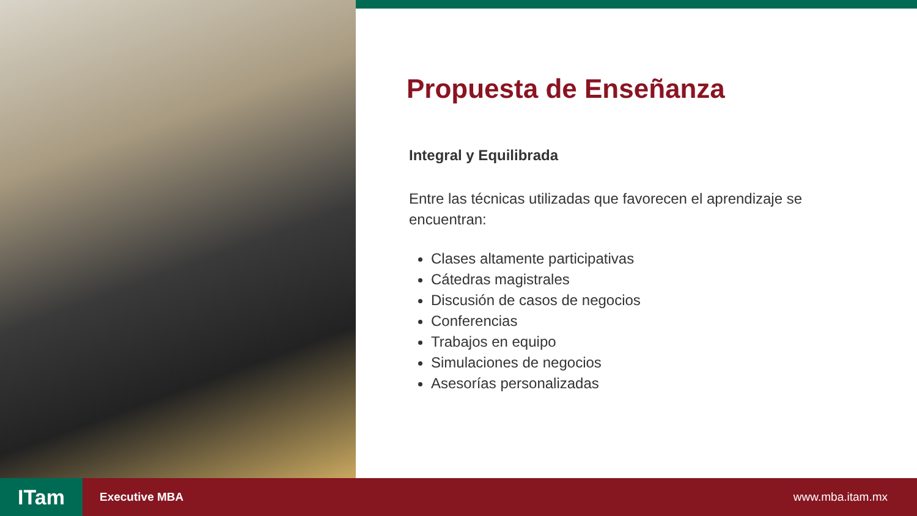Propuesta de Enseñanza
Integral y Equilibrada
Entre las técnicas utilizadas que favorecen el aprendizaje se encuentran:
Clases altamente participativas
Cátedras magistrales
Discusión de casos de negocios
Conferencias
Trabajos en equipo
Simulaciones de negocios
Asesorías personalizadas
ITam
Executive MBA www.mba.itam.mx